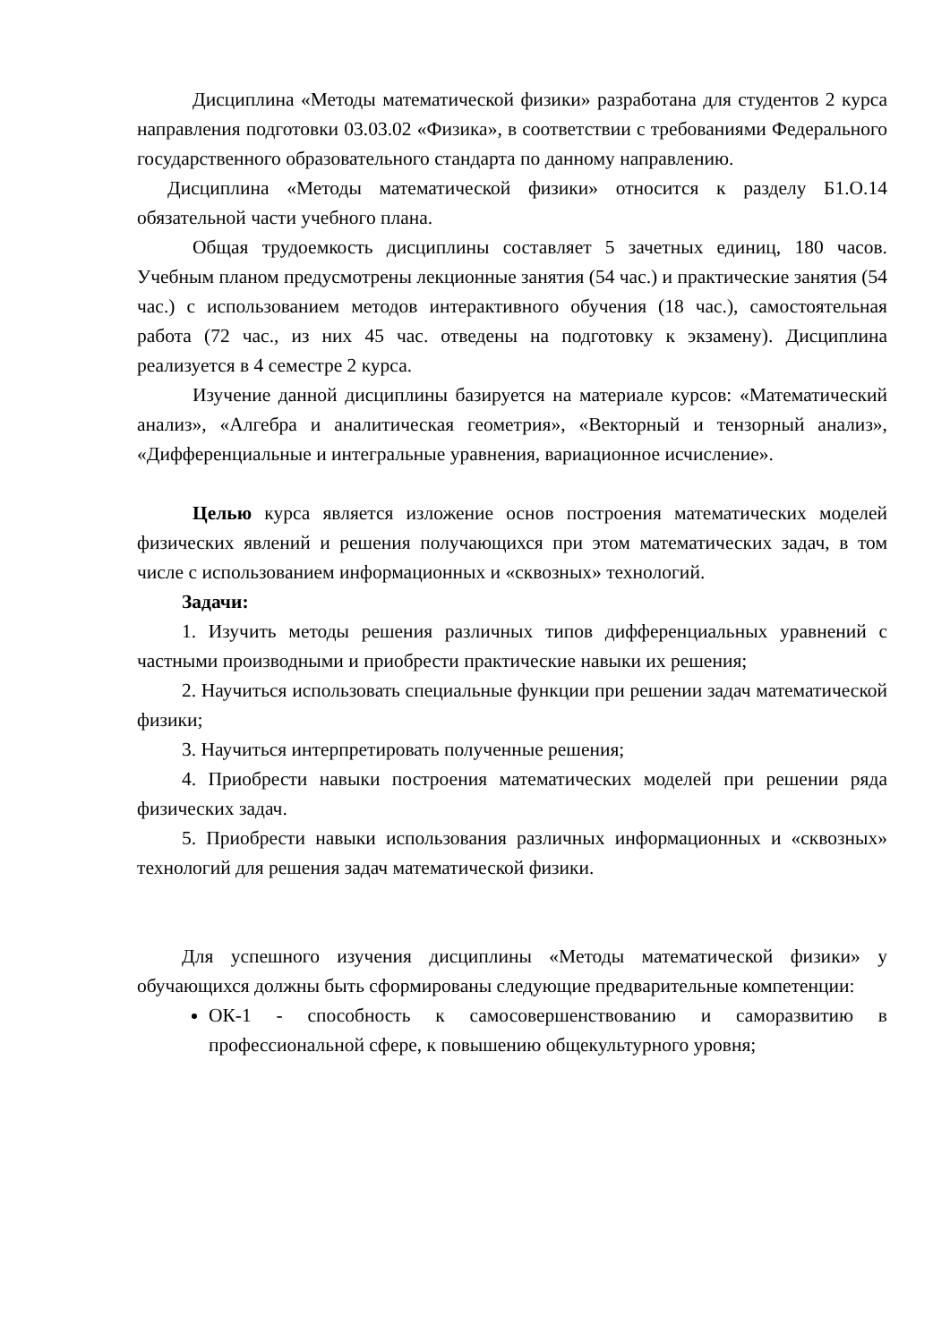Дисциплина «Методы математической физики» разработана для студентов 2 курса направления подготовки 03.03.02 «Физика», в соответствии с требованиями Федерального государственного образовательного стандарта по данному направлению.
Дисциплина «Методы математической физики» относится к разделу Б1.О.14 обязательной части учебного плана.
Общая трудоемкость дисциплины составляет 5 зачетных единиц, 180 часов. Учебным планом предусмотрены лекционные занятия (54 час.) и практические занятия (54 час.) с использованием методов интерактивного обучения (18 час.), самостоятельная работа (72 час., из них 45 час. отведены на подготовку к экзамену). Дисциплина реализуется в 4 семестре 2 курса.
Изучение данной дисциплины базируется на материале курсов: «Математический анализ», «Алгебра и аналитическая геометрия», «Векторный и тензорный анализ», «Дифференциальные и интегральные уравнения, вариационное исчисление».
Целью курса является изложение основ построения математических моделей физических явлений и решения получающихся при этом математических задач, в том числе с использованием информационных и «сквозных» технологий.
Задачи:
1. Изучить методы решения различных типов дифференциальных уравнений с частными производными и приобрести практические навыки их решения;
2. Научиться использовать специальные функции при решении задач математической физики;
3. Научиться интерпретировать полученные решения;
4. Приобрести навыки построения математических моделей при решении ряда физических задач.
5. Приобрести навыки использования различных информационных и «сквозных» технологий для решения задач математической физики.
Для успешного изучения дисциплины «Методы математической физики» у обучающихся должны быть сформированы следующие предварительные компетенции:
ОК-1 - способность к самосовершенствованию и саморазвитию в профессиональной сфере, к повышению общекультурного уровня;